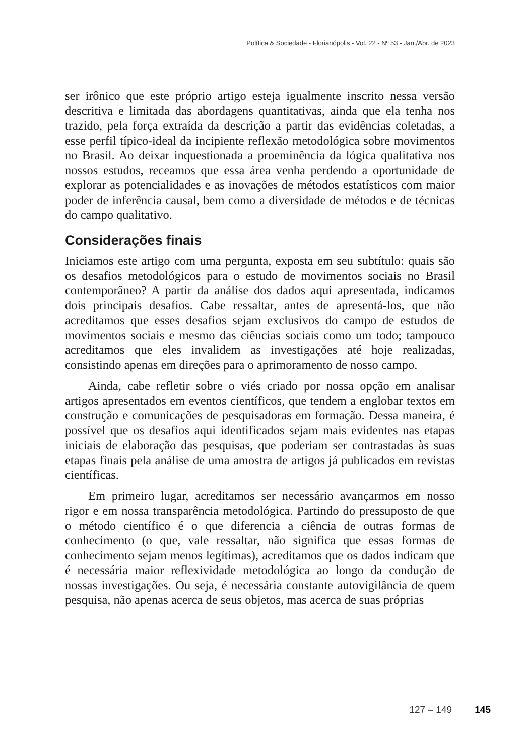Política & Sociedade - Florianópolis - Vol. 22 - Nº 53 - Jan./Abr. de 2023
ser irônico que este próprio artigo esteja igualmente inscrito nessa versão descritiva e limitada das abordagens quantitativas, ainda que ela tenha nos trazido, pela força extraída da descrição a partir das evidências coletadas, a esse perfil típico-ideal da incipiente reflexão metodológica sobre movimentos no Brasil. Ao deixar inquestionada a proeminência da lógica qualitativa nos nossos estudos, receamos que essa área venha perdendo a oportunidade de explorar as potencialidades e as inovações de métodos estatísticos com maior poder de inferência causal, bem como a diversidade de métodos e de técnicas do campo qualitativo.
Considerações finais
Iniciamos este artigo com uma pergunta, exposta em seu subtítulo: quais são os desafios metodológicos para o estudo de movimentos sociais no Brasil contemporâneo? A partir da análise dos dados aqui apresentada, indicamos dois principais desafios. Cabe ressaltar, antes de apresentá-los, que não acreditamos que esses desafios sejam exclusivos do campo de estudos de movimentos sociais e mesmo das ciências sociais como um todo; tampouco acreditamos que eles invalidem as investigações até hoje realizadas, consistindo apenas em direções para o aprimoramento de nosso campo.
Ainda, cabe refletir sobre o viés criado por nossa opção em analisar artigos apresentados em eventos científicos, que tendem a englobar textos em construção e comunicações de pesquisadoras em formação. Dessa maneira, é possível que os desafios aqui identificados sejam mais evidentes nas etapas iniciais de elaboração das pesquisas, que poderiam ser contrastadas às suas etapas finais pela análise de uma amostra de artigos já publicados em revistas científicas.
Em primeiro lugar, acreditamos ser necessário avançarmos em nosso rigor e em nossa transparência metodológica. Partindo do pressuposto de que o método científico é o que diferencia a ciência de outras formas de conhecimento (o que, vale ressaltar, não significa que essas formas de conhecimento sejam menos legítimas), acreditamos que os dados indicam que é necessária maior reflexividade metodológica ao longo da condução de nossas investigações. Ou seja, é necessária constante autovigilância de quem pesquisa, não apenas acerca de seus objetos, mas acerca de suas próprias
127 – 149 145